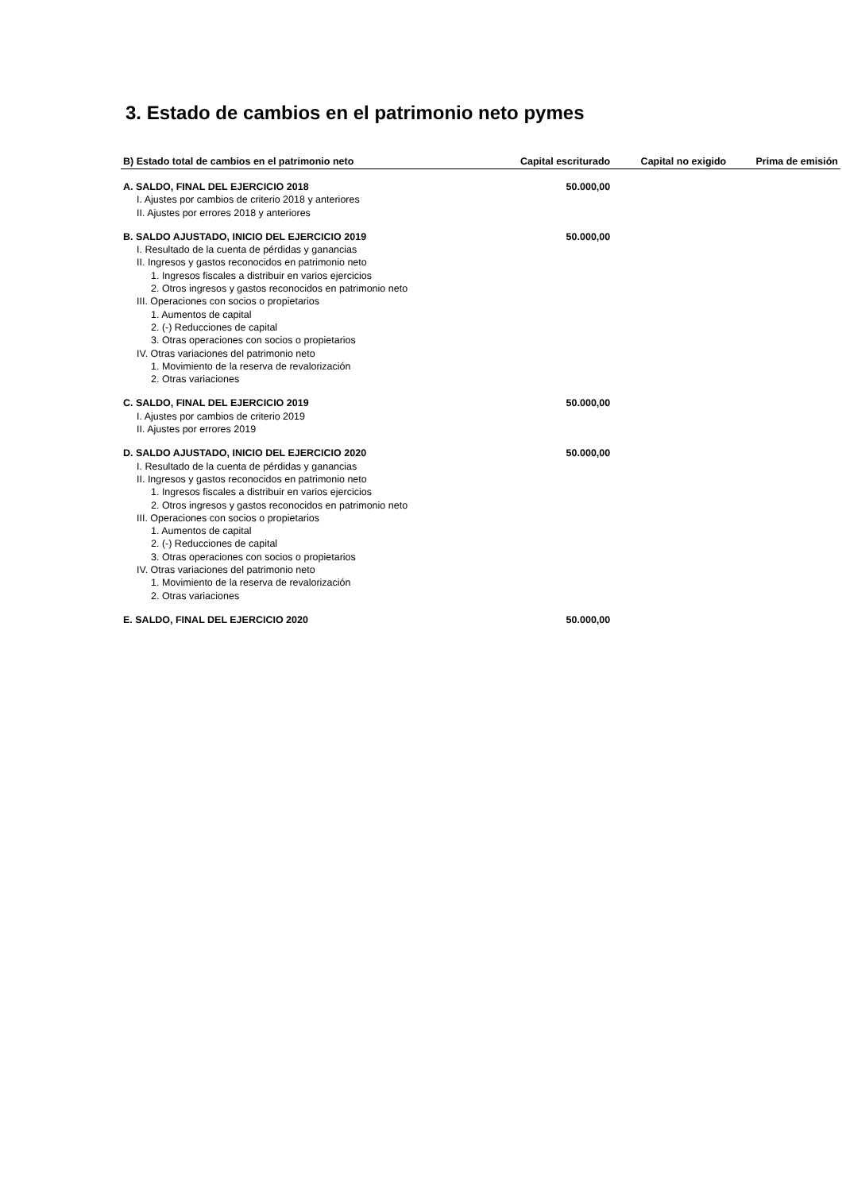3. Estado de cambios en el patrimonio neto pymes
| B) Estado total de cambios en el patrimonio neto | Capital escriturado | Capital no exigido | Prima de emisión |
| --- | --- | --- | --- |
| A. SALDO, FINAL DEL EJERCICIO 2018 | 50.000,00 | | |
| I. Ajustes por cambios de criterio 2018 y anteriores | | | |
| II. Ajustes por errores 2018 y anteriores | | | |
| B. SALDO AJUSTADO, INICIO DEL EJERCICIO 2019 | 50.000,00 | | |
| I. Resultado de la cuenta de pérdidas y ganancias | | | |
| II. Ingresos y gastos reconocidos en patrimonio neto | | | |
| 1. Ingresos fiscales a distribuir en varios ejercicios | | | |
| 2. Otros ingresos y gastos reconocidos en patrimonio neto | | | |
| III. Operaciones con socios o propietarios | | | |
| 1. Aumentos de capital | | | |
| 2. (-) Reducciones de capital | | | |
| 3. Otras operaciones con socios o propietarios | | | |
| IV. Otras variaciones del patrimonio neto | | | |
| 1. Movimiento de la reserva de revalorización | | | |
| 2. Otras variaciones | | | |
| C. SALDO, FINAL DEL EJERCICIO 2019 | 50.000,00 | | |
| I. Ajustes por cambios de criterio 2019 | | | |
| II. Ajustes por errores 2019 | | | |
| D. SALDO AJUSTADO, INICIO DEL EJERCICIO 2020 | 50.000,00 | | |
| I. Resultado de la cuenta de pérdidas y ganancias | | | |
| II. Ingresos y gastos reconocidos en patrimonio neto | | | |
| 1. Ingresos fiscales a distribuir en varios ejercicios | | | |
| 2. Otros ingresos y gastos reconocidos en patrimonio neto | | | |
| III. Operaciones con socios o propietarios | | | |
| 1. Aumentos de capital | | | |
| 2. (-) Reducciones de capital | | | |
| 3. Otras operaciones con socios o propietarios | | | |
| IV. Otras variaciones del patrimonio neto | | | |
| 1. Movimiento de la reserva de revalorización | | | |
| 2. Otras variaciones | | | |
| E. SALDO, FINAL DEL EJERCICIO 2020 | 50.000,00 | | |